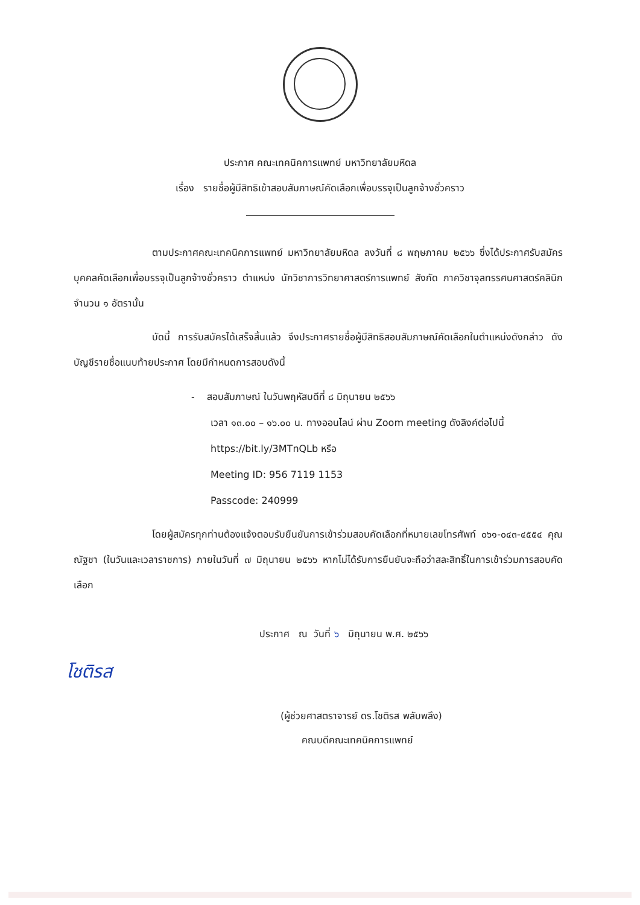ประกาศ คณะเทคนิคการแพทย์ มหาวิทยาลัยมหิดล
เรื่อง รายชื่อผู้มีสิทธิเข้าสอบสัมภาษณ์คัดเลือกเพื่อบรรจุเป็นลูกจ้างชั่วคราว
ตามประกาศคณะเทคนิคการแพทย์ มหาวิทยาลัยมหิดล ลงวันที่ ๘ พฤษภาคม ๒๕๖๖ ซึ่งได้ประกาศรับสมัครบุคคลคัดเลือกเพื่อบรรจุเป็นลูกจ้างชั่วคราว ตำแหน่ง นักวิชาการวิทยาศาสตร์การแพทย์ สังกัด ภาควิชาจุลทรรศนศาสตร์คลินิก จำนวน ๑ อัตรานั้น
บัดนี้ การรับสมัครได้เสร็จสิ้นแล้ว จึงประกาศรายชื่อผู้มีสิทธิสอบสัมภาษณ์คัดเลือกในตำแหน่งดังกล่าว ดังบัญชีรายชื่อแนบท้ายประกาศ โดยมีกำหนดการสอบดังนี้
- สอบสัมภาษณ์ ในวันพฤหัสบดีที่ ๘ มิถุนายน ๒๕๖๖
เวลา ๑๓.๐๐ – ๑๖.๐๐ น. ทางออนไลน์ ผ่าน Zoom meeting ดังลิงค์ต่อไปนี้
https://bit.ly/3MTnQLb หรือ
Meeting ID: 956 7119 1153
Passcode: 240999
โดยผู้สมัครทุกท่านต้องแจ้งตอบรับยืนยันการเข้าร่วมสอบคัดเลือกที่หมายเลขโทรศัพท์ ๐๖๑-๐๔๓-๔๕๕๔ คุณณัฐชา (ในวันและเวลาราชการ) ภายในวันที่ ๗ มิถุนายน ๒๕๖๖ หากไม่ได้รับการยืนยันจะถือว่าสละสิทธิ์ในการเข้าร่วมการสอบคัดเลือก
ประกาศ ณ วันที่ ๖ มิถุนายน พ.ศ. ๒๕๖๖
โชติรส
(ผู้ช่วยศาสตราจารย์ ดร.โชติรส พลับพลึง)
คณบดีคณะเทคนิคการแพทย์